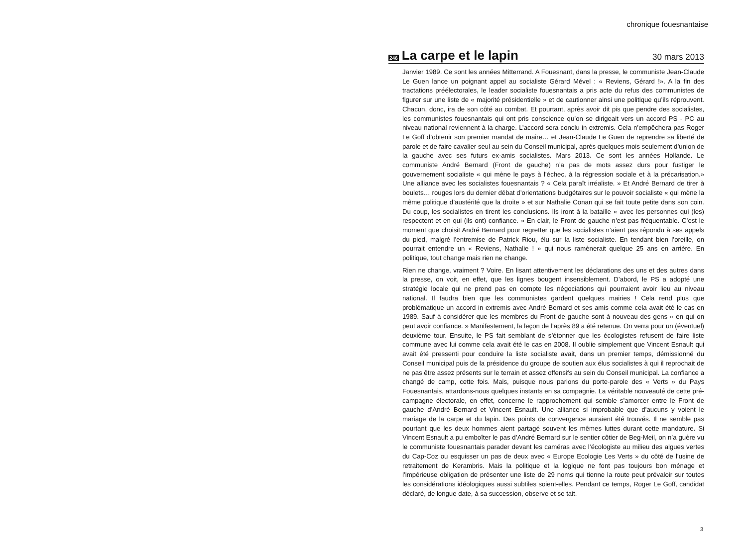chronique fouesnantaise
246
La carpe et le lapin
30 mars 2013
Janvier 1989. Ce sont les années Mitterrand. A Fouesnant, dans la presse, le communiste Jean-Claude Le Guen lance un poignant appel au socialiste Gérard Mével : « Reviens, Gérard !». A la fin des tractations préélectorales, le leader socialiste fouesnantais a pris acte du refus des communistes de figurer sur une liste de « majorité présidentielle » et de cautionner ainsi une politique qu’ils réprouvent. Chacun, donc, ira de son côté au combat. Et pourtant, après avoir dit pis que pendre des socialistes, les communistes fouesnantais qui ont pris conscience qu’on se dirigeait vers un accord PS - PC au niveau national reviennent à la charge. L’accord sera conclu in extremis. Cela n’empêchera pas Roger Le Goff d’obtenir son premier mandat de maire… et Jean-Claude Le Guen de reprendre sa liberté de parole et de faire cavalier seul au sein du Conseil municipal, après quelques mois seulement d’union de la gauche avec ses futurs ex-amis socialistes. Mars 2013. Ce sont les années Hollande. Le communiste André Bernard (Front de gauche) n’a pas de mots assez durs pour fustiger le gouvernement socialiste « qui mène le pays à l’échec, à la régression sociale et à la précarisation.» Une alliance avec les socialistes fouesnantais ? « Cela paraît irréaliste. » Et André Bernard de tirer à boulets… rouges lors du dernier débat d’orientations budgétaires sur le pouvoir socialiste « qui mène la même politique d’austérité que la droite » et sur Nathalie Conan qui se fait toute petite dans son coin. Du coup, les socialistes en tirent les conclusions. Ils iront à la bataille « avec les personnes qui (les) respectent et en qui (ils ont) confiance. » En clair, le Front de gauche n’est pas fréquentable. C’est le moment que choisit André Bernard pour regretter que les socialistes n’aient pas répondu à ses appels du pied, malgré l’entremise de Patrick Riou, élu sur la liste socialiste. En tendant bien l’oreille, on pourrait entendre un « Reviens, Nathalie ! » qui nous ramènerait quelque 25 ans en arrière. En politique, tout change mais rien ne change.
Rien ne change, vraiment ? Voire. En lisant attentivement les déclarations des uns et des autres dans la presse, on voit, en effet, que les lignes bougent insensiblement. D’abord, le PS a adopté une stratégie locale qui ne prend pas en compte les négociations qui pourraient avoir lieu au niveau national. Il faudra bien que les communistes gardent quelques mairies ! Cela rend plus que problématique un accord in extremis avec André Bernard et ses amis comme cela avait été le cas en 1989. Sauf à considérer que les membres du Front de gauche sont à nouveau des gens « en qui on peut avoir confiance. » Manifestement, la leçon de l’après 89 a été retenue. On verra pour un (éventuel) deuxième tour. Ensuite, le PS fait semblant de s’étonner que les écologistes refusent de faire liste commune avec lui comme cela avait été le cas en 2008. Il oublie simplement que Vincent Esnault qui avait été pressenti pour conduire la liste socialiste avait, dans un premier temps, démissionné du Conseil municipal puis de la présidence du groupe de soutien aux élus socialistes à qui il reprochait de ne pas être assez présents sur le terrain et assez offensifs au sein du Conseil municipal. La confiance a changé de camp, cette fois. Mais, puisque nous parlons du porte-parole des « Verts » du Pays Fouesnantais, attardons-nous quelques instants en sa compagnie. La véritable nouveauté de cette pré-campagne électorale, en effet, concerne le rapprochement qui semble s’amorcer entre le Front de gauche d’André Bernard et Vincent Esnault. Une alliance si improbable que d’aucuns y voient le mariage de la carpe et du lapin. Des points de convergence auraient été trouvés. Il ne semble pas pourtant que les deux hommes aient partagé souvent les mêmes luttes durant cette mandature. Si Vincent Esnault a pu emboîter le pas d’André Bernard sur le sentier côtier de Beg-Meil, on n’a guère vu le communiste fouesnantais parader devant les caméras avec l’écologiste au milieu des algues vertes du Cap-Coz ou esquisser un pas de deux avec « Europe Ecologie Les Verts » du côté de l’usine de retraitement de Kerambris. Mais la politique et la logique ne font pas toujours bon ménage et l’impérieuse obligation de présenter une liste de 29 noms qui tienne la route peut prévaloir sur toutes les considérations idéologiques aussi subtiles soient-elles. Pendant ce temps, Roger Le Goff, candidat déclaré, de longue date, à sa succession, observe et se tait.
3